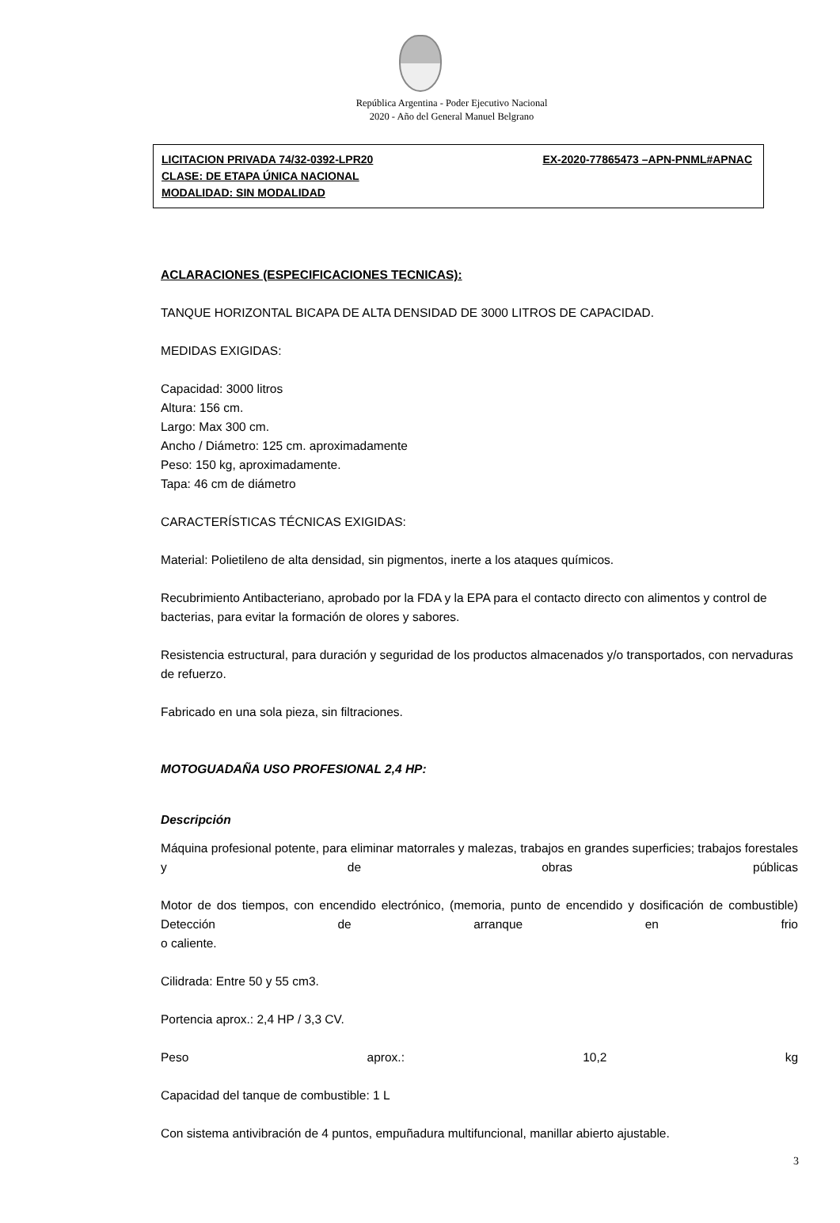República Argentina - Poder Ejecutivo Nacional
2020 - Año del General Manuel Belgrano
LICITACION PRIVADA 74/32-0392-LPR20 EX-2020-77865473 –APN-PNML#APNAC
CLASE: DE ETAPA ÚNICA NACIONAL
MODALIDAD: SIN MODALIDAD
ACLARACIONES (ESPECIFICACIONES TECNICAS):
TANQUE HORIZONTAL BICAPA DE ALTA DENSIDAD DE 3000 LITROS DE CAPACIDAD.
MEDIDAS EXIGIDAS:
Capacidad: 3000 litros
Altura: 156 cm.
Largo: Max 300 cm.
Ancho / Diámetro: 125 cm. aproximadamente
Peso: 150 kg, aproximadamente.
Tapa: 46 cm de diámetro
CARACTERÍSTICAS TÉCNICAS EXIGIDAS:
Material: Polietileno de alta densidad, sin pigmentos, inerte a los ataques químicos.
Recubrimiento Antibacteriano, aprobado por la FDA y la EPA para el contacto directo con alimentos y control de bacterias, para evitar la formación de olores y sabores.
Resistencia estructural, para duración y seguridad de los productos almacenados y/o transportados, con nervaduras de refuerzo.
Fabricado en una sola pieza, sin filtraciones.
MOTOGUADAÑA USO PROFESIONAL 2,4 HP:
Descripción
Máquina profesional potente, para eliminar matorrales y malezas, trabajos en grandes superficies; trabajos forestales y de obras públicas
Motor de dos tiempos, con encendido electrónico, (memoria, punto de encendido y dosificación de combustible) Detección de arranque en frio
o caliente.
Cilidrada: Entre 50 y 55 cm3.
Portencia aprox.: 2,4 HP / 3,3 CV.
Peso aprox.: 10,2 kg
Capacidad del tanque de combustible: 1 L
Con sistema antivibración de 4 puntos, empuñadura multifuncional, manillar abierto ajustable.
3